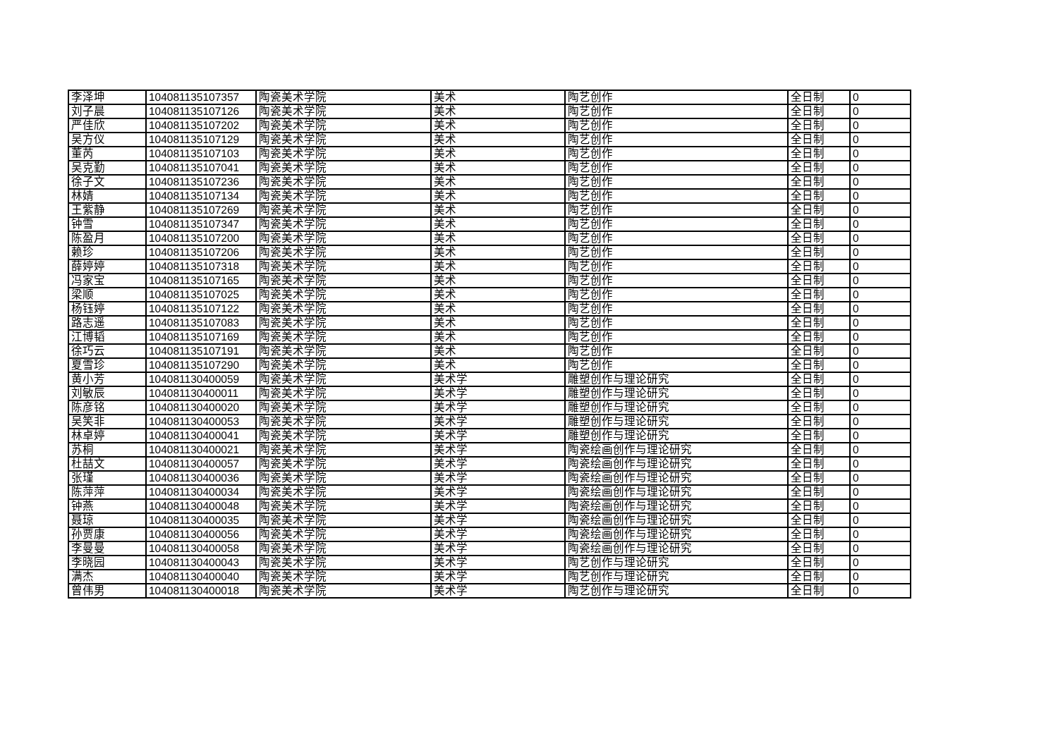| 李泽坤 | 104081135107357 | 陶瓷美术学院 | 美术 | 陶艺创作 | 全日制 | 0 |
| 刘子晨 | 104081135107126 | 陶瓷美术学院 | 美术 | 陶艺创作 | 全日制 | 0 |
| 严佳欣 | 104081135107202 | 陶瓷美术学院 | 美术 | 陶艺创作 | 全日制 | 0 |
| 吴方仪 | 104081135107129 | 陶瓷美术学院 | 美术 | 陶艺创作 | 全日制 | 0 |
| 董芮 | 104081135107103 | 陶瓷美术学院 | 美术 | 陶艺创作 | 全日制 | 0 |
| 吴克勤 | 104081135107041 | 陶瓷美术学院 | 美术 | 陶艺创作 | 全日制 | 0 |
| 徐子文 | 104081135107236 | 陶瓷美术学院 | 美术 | 陶艺创作 | 全日制 | 0 |
| 林婧 | 104081135107134 | 陶瓷美术学院 | 美术 | 陶艺创作 | 全日制 | 0 |
| 王紫静 | 104081135107269 | 陶瓷美术学院 | 美术 | 陶艺创作 | 全日制 | 0 |
| 钟雪 | 104081135107347 | 陶瓷美术学院 | 美术 | 陶艺创作 | 全日制 | 0 |
| 陈盈月 | 104081135107200 | 陶瓷美术学院 | 美术 | 陶艺创作 | 全日制 | 0 |
| 赖珍 | 104081135107206 | 陶瓷美术学院 | 美术 | 陶艺创作 | 全日制 | 0 |
| 薛婷婷 | 104081135107318 | 陶瓷美术学院 | 美术 | 陶艺创作 | 全日制 | 0 |
| 冯家宝 | 104081135107165 | 陶瓷美术学院 | 美术 | 陶艺创作 | 全日制 | 0 |
| 梁顺 | 104081135107025 | 陶瓷美术学院 | 美术 | 陶艺创作 | 全日制 | 0 |
| 杨钰婷 | 104081135107122 | 陶瓷美术学院 | 美术 | 陶艺创作 | 全日制 | 0 |
| 路志遥 | 104081135107083 | 陶瓷美术学院 | 美术 | 陶艺创作 | 全日制 | 0 |
| 江博韬 | 104081135107169 | 陶瓷美术学院 | 美术 | 陶艺创作 | 全日制 | 0 |
| 徐巧云 | 104081135107191 | 陶瓷美术学院 | 美术 | 陶艺创作 | 全日制 | 0 |
| 夏雪珍 | 104081135107290 | 陶瓷美术学院 | 美术 | 陶艺创作 | 全日制 | 0 |
| 黄小芳 | 104081130400059 | 陶瓷美术学院 | 美术学 | 雕塑创作与理论研究 | 全日制 | 0 |
| 刘敏辰 | 104081130400011 | 陶瓷美术学院 | 美术学 | 雕塑创作与理论研究 | 全日制 | 0 |
| 陈彦铭 | 104081130400020 | 陶瓷美术学院 | 美术学 | 雕塑创作与理论研究 | 全日制 | 0 |
| 吴笑非 | 104081130400053 | 陶瓷美术学院 | 美术学 | 雕塑创作与理论研究 | 全日制 | 0 |
| 林卓婷 | 104081130400041 | 陶瓷美术学院 | 美术学 | 雕塑创作与理论研究 | 全日制 | 0 |
| 苏桐 | 104081130400021 | 陶瓷美术学院 | 美术学 | 陶瓷绘画创作与理论研究 | 全日制 | 0 |
| 杜喆文 | 104081130400057 | 陶瓷美术学院 | 美术学 | 陶瓷绘画创作与理论研究 | 全日制 | 0 |
| 张瑾 | 104081130400036 | 陶瓷美术学院 | 美术学 | 陶瓷绘画创作与理论研究 | 全日制 | 0 |
| 陈萍萍 | 104081130400034 | 陶瓷美术学院 | 美术学 | 陶瓷绘画创作与理论研究 | 全日制 | 0 |
| 钟燕 | 104081130400048 | 陶瓷美术学院 | 美术学 | 陶瓷绘画创作与理论研究 | 全日制 | 0 |
| 聂琼 | 104081130400035 | 陶瓷美术学院 | 美术学 | 陶瓷绘画创作与理论研究 | 全日制 | 0 |
| 孙贾康 | 104081130400056 | 陶瓷美术学院 | 美术学 | 陶瓷绘画创作与理论研究 | 全日制 | 0 |
| 李曼曼 | 104081130400058 | 陶瓷美术学院 | 美术学 | 陶瓷绘画创作与理论研究 | 全日制 | 0 |
| 李晓园 | 104081130400043 | 陶瓷美术学院 | 美术学 | 陶艺创作与理论研究 | 全日制 | 0 |
| 满杰 | 104081130400040 | 陶瓷美术学院 | 美术学 | 陶艺创作与理论研究 | 全日制 | 0 |
| 曾伟男 | 104081130400018 | 陶瓷美术学院 | 美术学 | 陶艺创作与理论研究 | 全日制 | 0 |